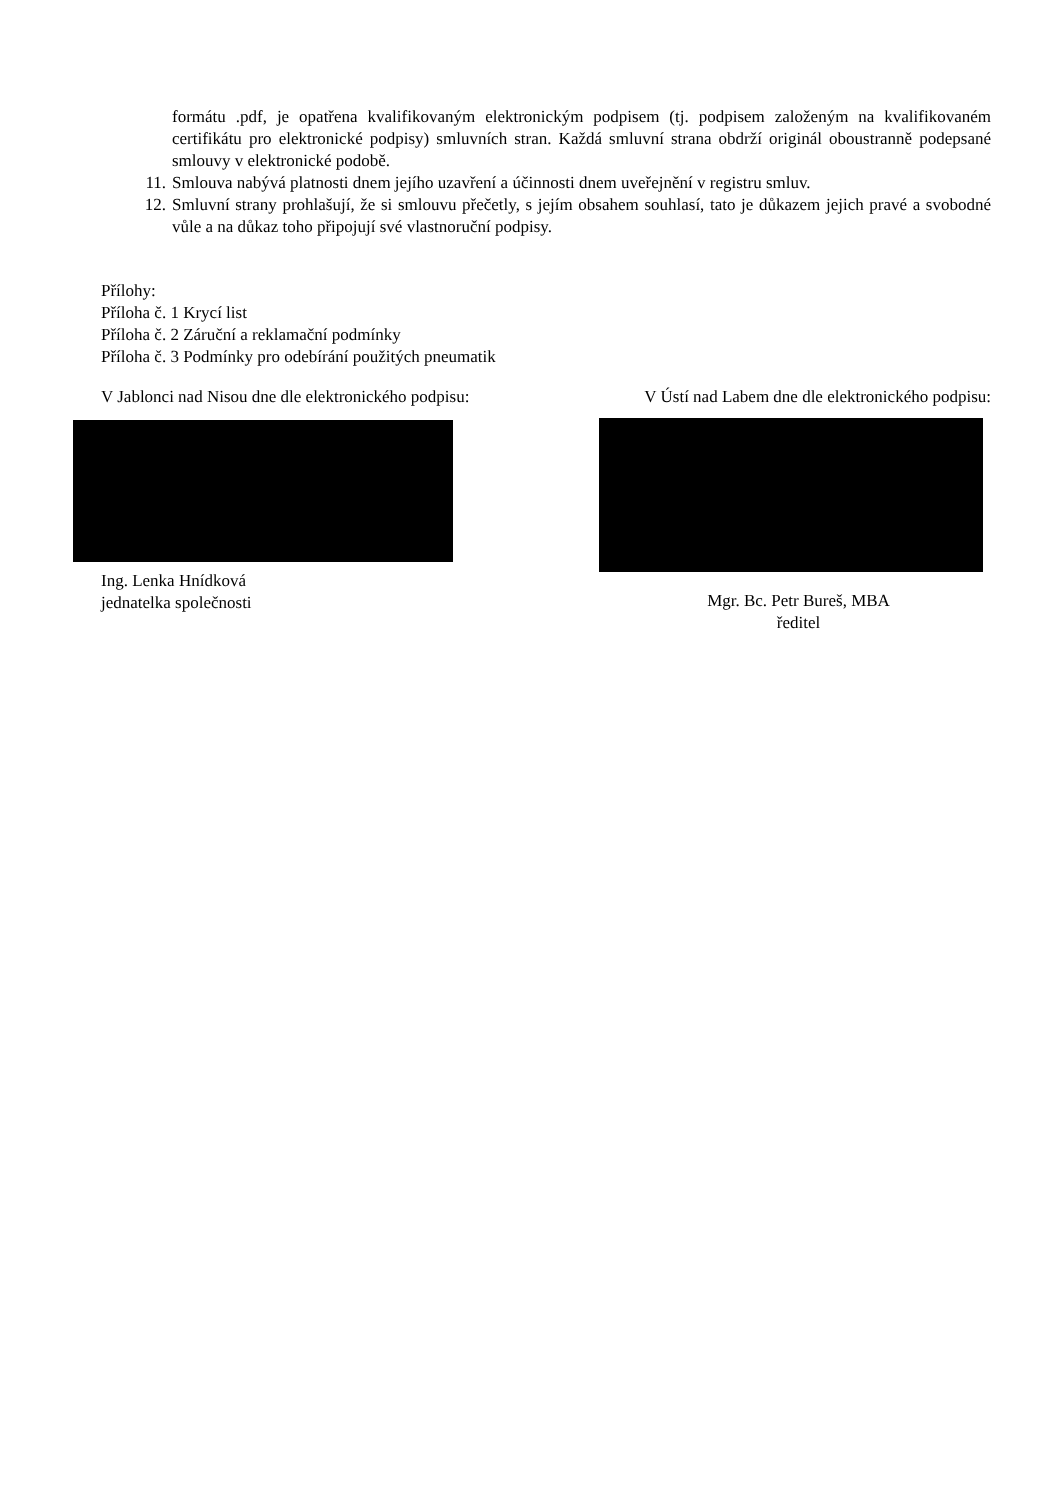formátu .pdf, je opatřena kvalifikovaným elektronickým podpisem (tj. podpisem založeným na kvalifikovaném certifikátu pro elektronické podpisy) smluvních stran. Každá smluvní strana obdrží originál oboustranně podepsané smlouvy v elektronické podobě.
11. Smlouva nabývá platnosti dnem jejího uzavření a účinnosti dnem uveřejnění v registru smluv.
12. Smluvní strany prohlašují, že si smlouvu přečetly, s jejím obsahem souhlasí, tato je důkazem jejich pravé a svobodné vůle a na důkaz toho připojují své vlastnoruční podpisy.
Přílohy:
Příloha č. 1 Krycí list
Příloha č. 2 Záruční a reklamační podmínky
Příloha č. 3 Podmínky pro odebírání použitých pneumatik
V Jablonci nad Nisou dne dle elektronického podpisu:
Ing. Lenka Hnídková
jednatelka společnosti
V Ústí nad Labem dne dle elektronického podpisu:
Mgr. Bc. Petr Bureš, MBA
ředitel